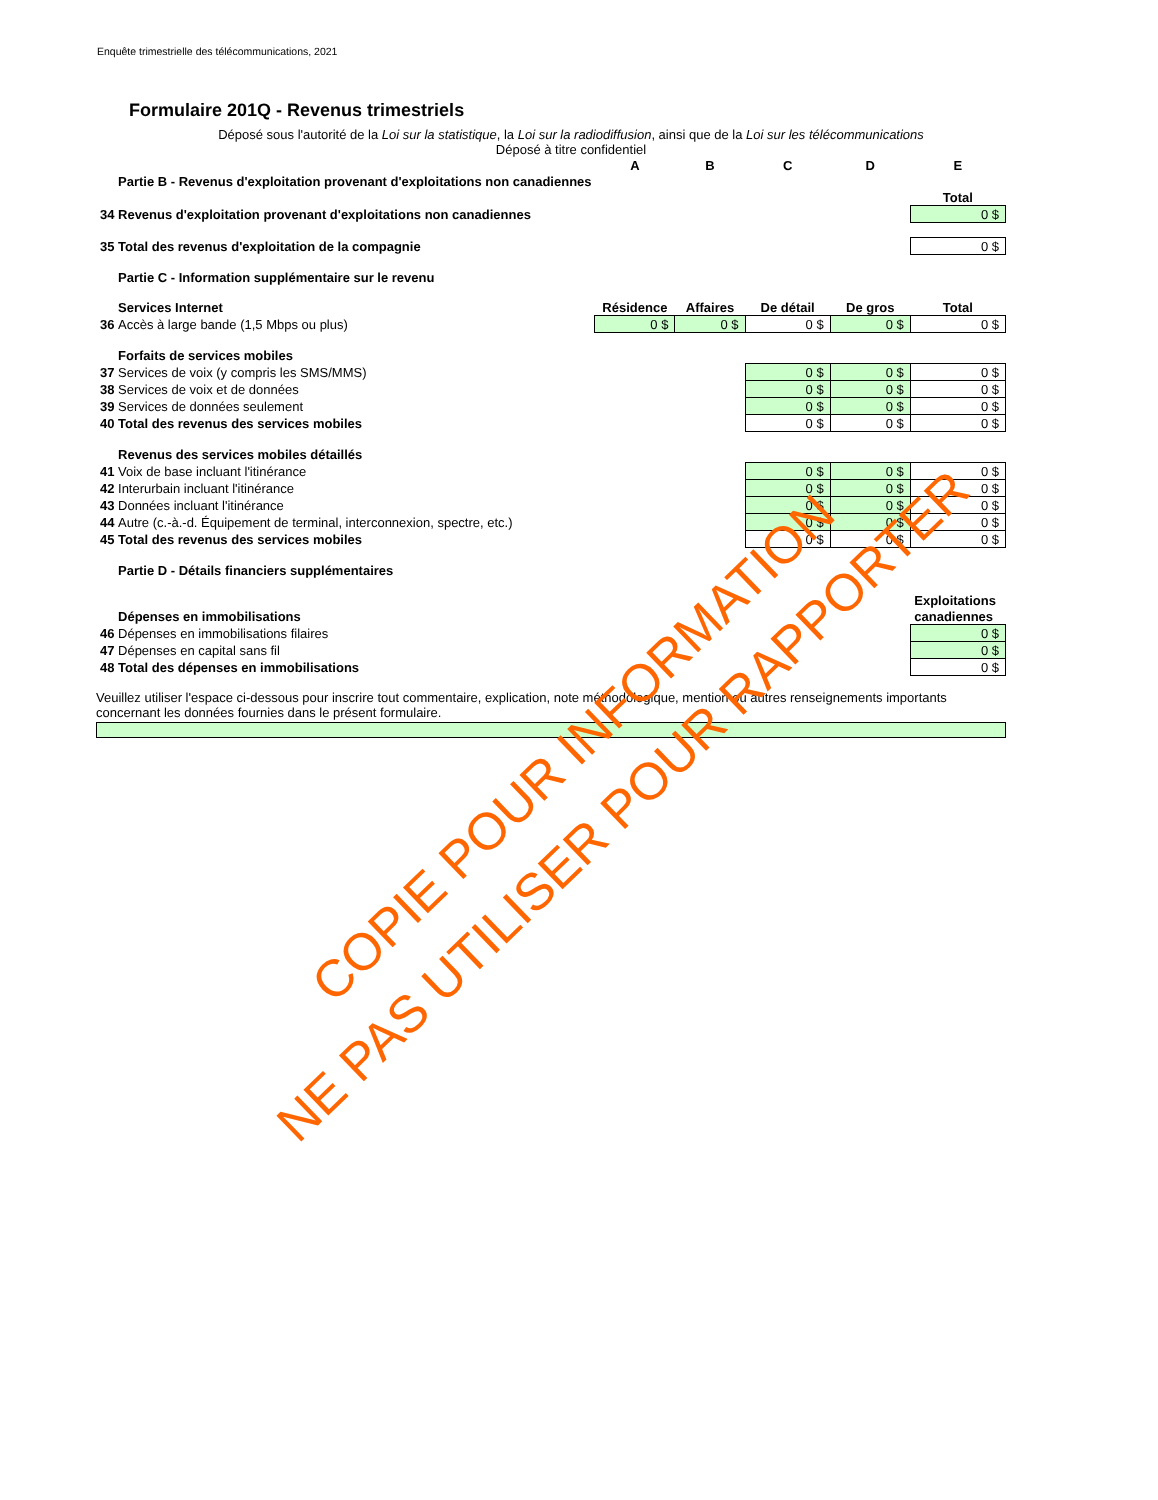Enquête trimestrielle des télécommunications, 2021
Formulaire 201Q - Revenus trimestriels
Déposé sous l'autorité de la Loi sur la statistique, la Loi sur la radiodiffusion, ainsi que de la Loi sur les télécommunications
Déposé à titre confidentiel
| | | A | B | C | D | E |
| | Partie B - Revenus d'exploitation provenant d'exploitations non canadiennes | | | | | |
| | | | | | | Total |
| 34 | Revenus d'exploitation provenant d'exploitations non canadiennes | | | | | 0 $ |
| 35 | Total des revenus d'exploitation de la compagnie | | | | | 0 $ |
| | Partie C - Information supplémentaire sur le revenu | | | | | |
| | Services Internet | Résidence | Affaires | De détail | De gros | Total |
| 36 | Accès à large bande (1,5 Mbps ou plus) | 0 $ | 0 $ | 0 $ | 0 $ | 0 $ |
| | Forfaits de services mobiles | | | | | |
| 37 | Services de voix (y compris les SMS/MMS) | | | 0 $ | 0 $ | 0 $ |
| 38 | Services de voix et de données | | | 0 $ | 0 $ | 0 $ |
| 39 | Services de données seulement | | | 0 $ | 0 $ | 0 $ |
| 40 | Total des revenus des services mobiles | | | 0 $ | 0 $ | 0 $ |
| | Revenus des services mobiles détaillés | | | | | |
| 41 | Voix de base incluant l'itinérance | | | 0 $ | 0 $ | 0 $ |
| 42 | Interurbain incluant l'itinérance | | | 0 $ | 0 $ | 0 $ |
| 43 | Données incluant l'itinérance | | | 0 $ | 0 $ | 0 $ |
| 44 | Autre (c.-à.-d. Équipement de terminal, interconnexion, spectre, etc.) | | | 0 $ | 0 $ | 0 $ |
| 45 | Total des revenus des services mobiles | | | 0 $ | 0 $ | 0 $ |
| | Partie D - Détails financiers supplémentaires | | | | | |
| | | | | | | Exploitations |
| | Dépenses en immobilisations | | | | | canadiennes |
| 46 | Dépenses en immobilisations filaires | | | | | 0 $ |
| 47 | Dépenses en capital sans fil | | | | | 0 $ |
| 48 | Total des dépenses en immobilisations | | | | | 0 $ |
Veuillez utiliser l'espace ci-dessous pour inscrire tout commentaire, explication, note méthodologique, mention ou autres renseignements importants concernant les données fournies dans le présent formulaire.
COPIE POUR INFORMATION
NE PAS UTILISER POUR RAPPORTER